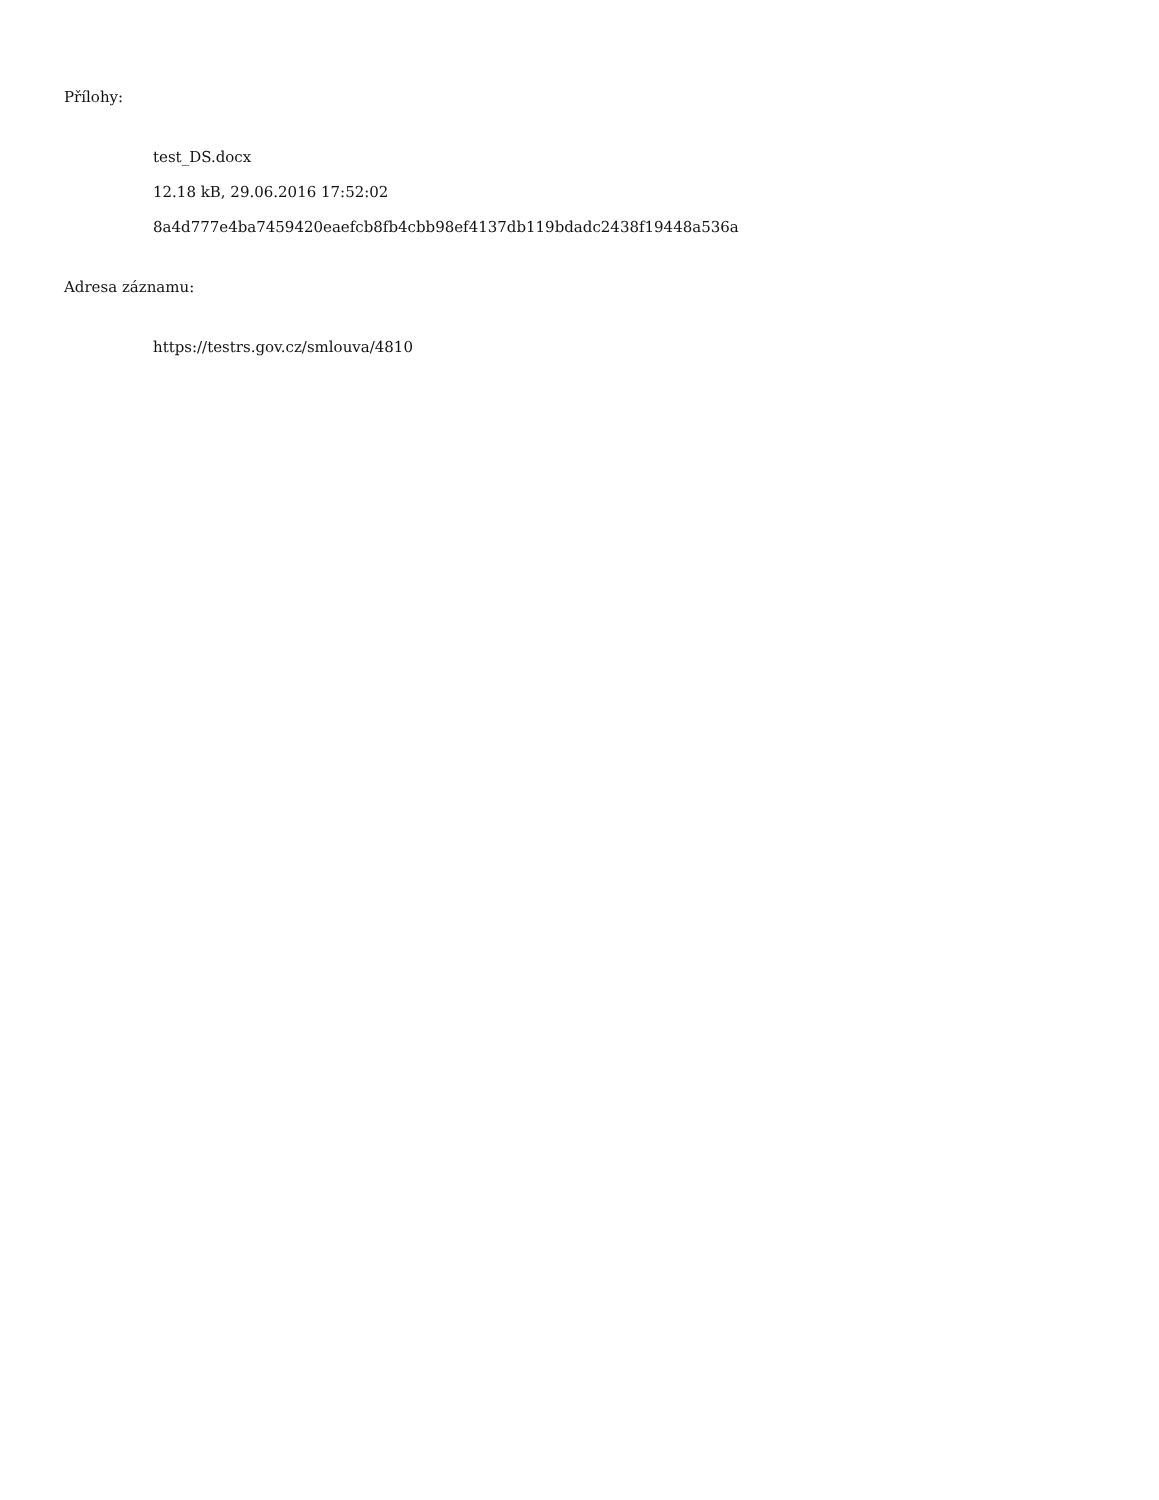Přílohy:
test_DS.docx
12.18 kB, 29.06.2016 17:52:02
8a4d777e4ba7459420eaefcb8fb4cbb98ef4137db119bdadc2438f19448a536a
Adresa záznamu:
https://testrs.gov.cz/smlouva/4810